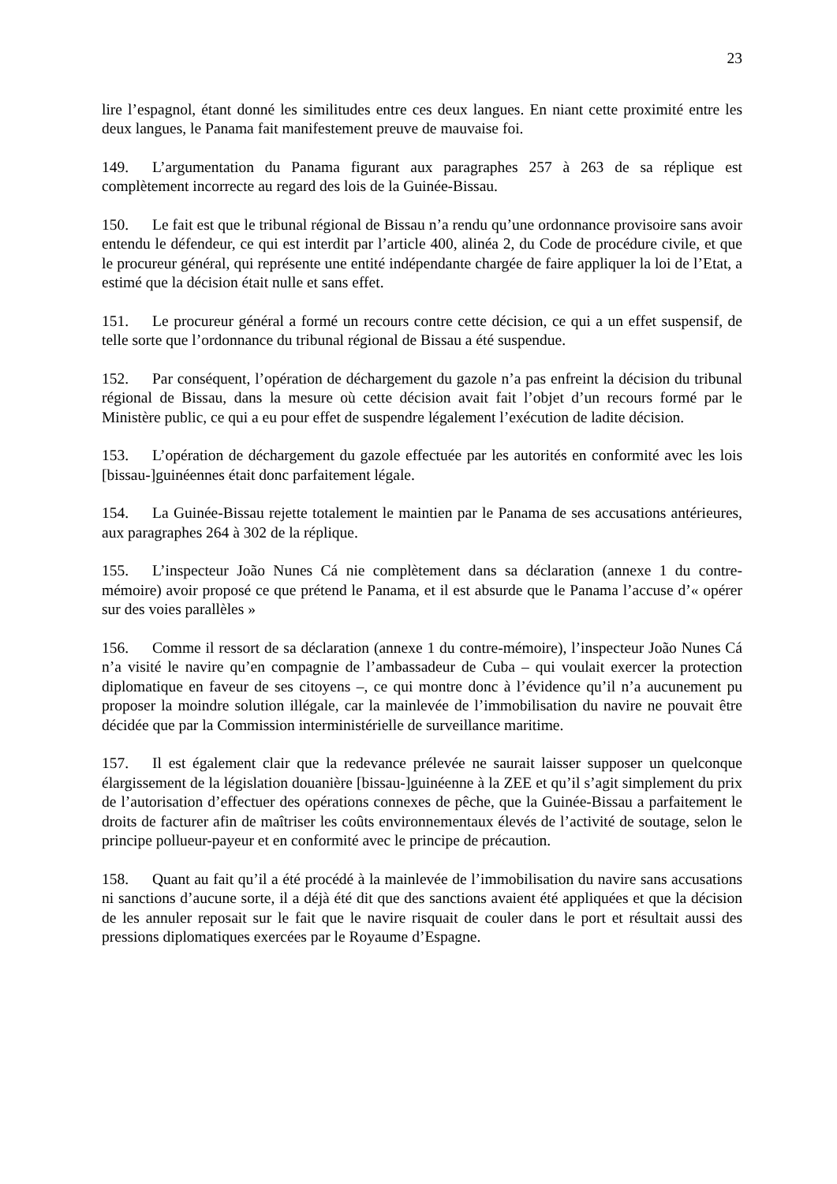23
lire l’espagnol, étant donné les similitudes entre ces deux langues. En niant cette proximité entre les deux langues, le Panama fait manifestement preuve de mauvaise foi.
149. L’argumentation du Panama figurant aux paragraphes 257 à 263 de sa réplique est complètement incorrecte au regard des lois de la Guinée-Bissau.
150. Le fait est que le tribunal régional de Bissau n’a rendu qu’une ordonnance provisoire sans avoir entendu le défendeur, ce qui est interdit par l’article 400, alinéa 2, du Code de procédure civile, et que le procureur général, qui représente une entité indépendante chargée de faire appliquer la loi de l’Etat, a estimé que la décision était nulle et sans effet.
151. Le procureur général a formé un recours contre cette décision, ce qui a un effet suspensif, de telle sorte que l’ordonnance du tribunal régional de Bissau a été suspendue.
152. Par conséquent, l’opération de déchargement du gazole n’a pas enfreint la décision du tribunal régional de Bissau, dans la mesure où cette décision avait fait l’objet d’un recours formé par le Ministère public, ce qui a eu pour effet de suspendre légalement l’exécution de ladite décision.
153. L’opération de déchargement du gazole effectuée par les autorités en conformité avec les lois [bissau-]guinéennes était donc parfaitement légale.
154. La Guinée-Bissau rejette totalement le maintien par le Panama de ses accusations antérieures, aux paragraphes 264 à 302 de la réplique.
155. L’inspecteur João Nunes Cá nie complètement dans sa déclaration (annexe 1 du contre-mémoire) avoir proposé ce que prétend le Panama, et il est absurde que le Panama l’accuse d’« opérer sur des voies parallèles »
156. Comme il ressort de sa déclaration (annexe 1 du contre-mémoire), l’inspecteur João Nunes Cá n’a visité le navire qu’en compagnie de l’ambassadeur de Cuba – qui voulait exercer la protection diplomatique en faveur de ses citoyens –, ce qui montre donc à l’évidence qu’il n’a aucunement pu proposer la moindre solution illégale, car la mainlevée de l’immobilisation du navire ne pouvait être décidée que par la Commission interministérielle de surveillance maritime.
157. Il est également clair que la redevance prélevée ne saurait laisser supposer un quelconque élargissement de la législation douanière [bissau-]guinéenne à la ZEE et qu’il s’agit simplement du prix de l’autorisation d’effectuer des opérations connexes de pêche, que la Guinée-Bissau a parfaitement le droits de facturer afin de maîtriser les coûts environnementaux élevés de l’activité de soutage, selon le principe pollueur-payeur et en conformité avec le principe de précaution.
158. Quant au fait qu’il a été procédé à la mainlevée de l’immobilisation du navire sans accusations ni sanctions d’aucune sorte, il a déjà été dit que des sanctions avaient été appliquées et que la décision de les annuler reposait sur le fait que le navire risquait de couler dans le port et résultait aussi des pressions diplomatiques exercées par le Royaume d’Espagne.